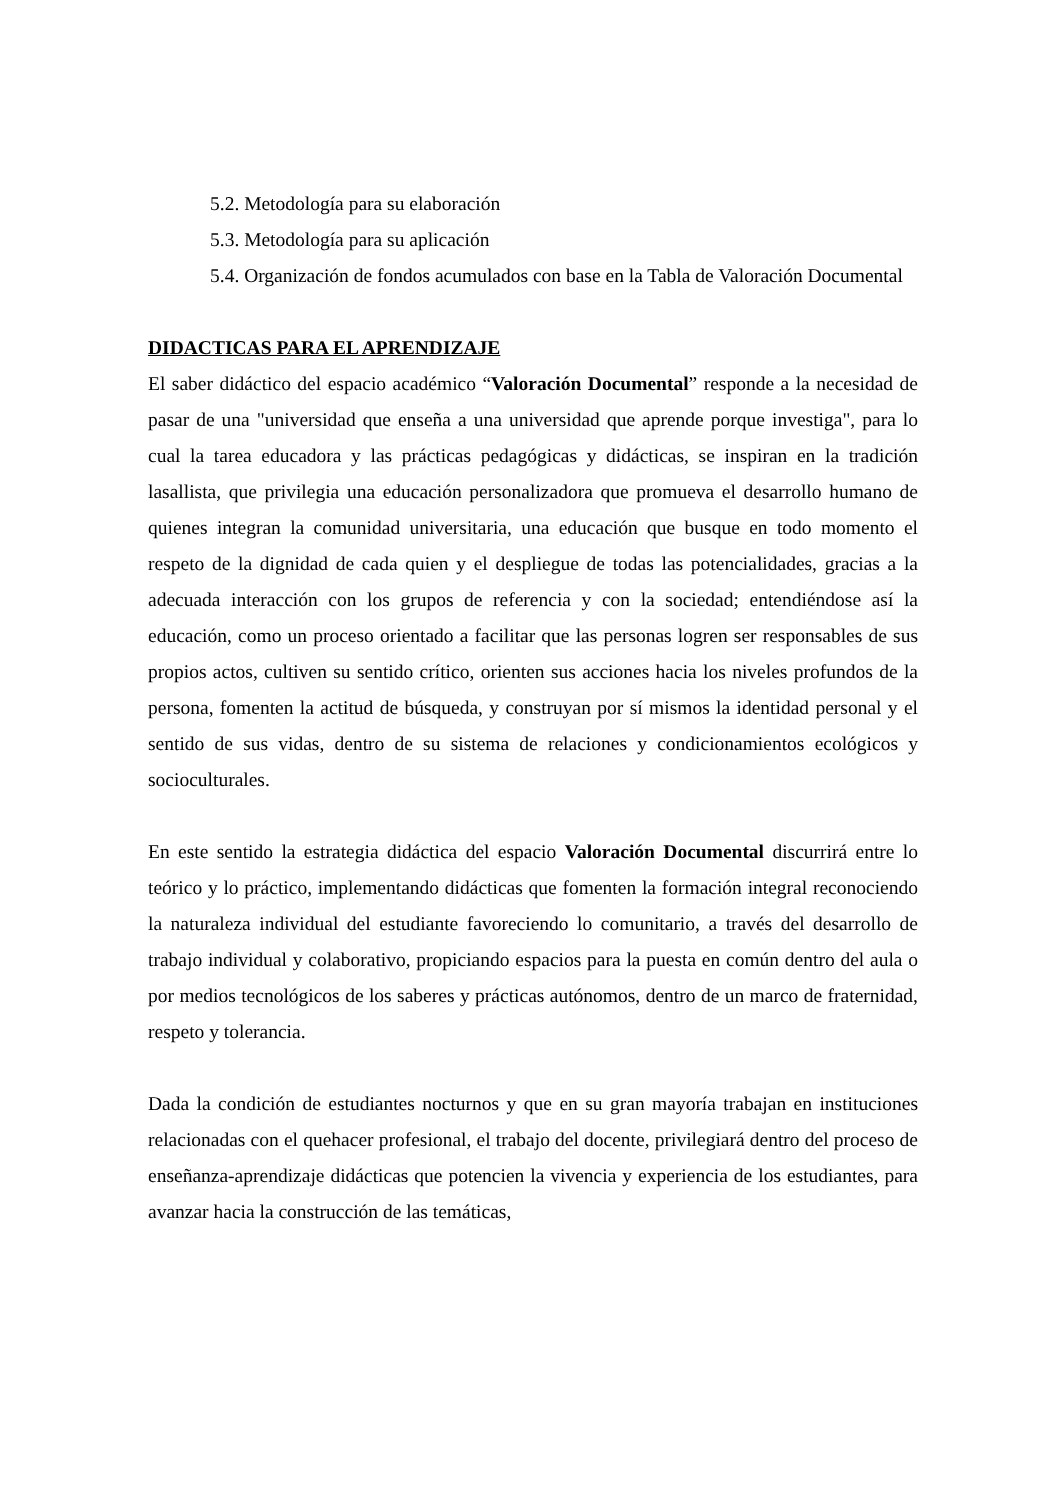5.2. Metodología para su elaboración
5.3. Metodología para su aplicación
5.4. Organización de fondos acumulados con base en la Tabla de Valoración Documental
DIDACTICAS PARA EL APRENDIZAJE
El saber didáctico del espacio académico “Valoración Documental” responde a la necesidad de pasar de una "universidad que enseña a una universidad que aprende porque investiga", para lo cual la tarea educadora y las prácticas pedagógicas y didácticas, se inspiran en la tradición lasallista, que privilegia una educación personalizadora que promueva el desarrollo humano de quienes integran la comunidad universitaria, una educación que busque en todo momento el respeto de la dignidad de cada quien y el despliegue de todas las potencialidades, gracias a la adecuada interacción con los grupos de referencia y con la sociedad; entendiéndose así la educación, como un proceso orientado a facilitar que las personas logren ser responsables de sus propios actos, cultiven su sentido crítico, orienten sus acciones hacia los niveles profundos de la persona, fomenten la actitud de búsqueda, y construyan por sí mismos la identidad personal y el sentido de sus vidas, dentro de su sistema de relaciones y condicionamientos ecológicos y socioculturales.
En este sentido la estrategia didáctica del espacio Valoración Documental discurrirá entre lo teórico y lo práctico, implementando didácticas que fomenten la formación integral reconociendo la naturaleza individual del estudiante favoreciendo lo comunitario, a través del desarrollo de trabajo individual y colaborativo, propiciando espacios para la puesta en común dentro del aula o por medios tecnológicos de los saberes y prácticas autónomos, dentro de un marco de fraternidad, respeto y tolerancia.
Dada la condición de estudiantes nocturnos y que en su gran mayoría trabajan en instituciones relacionadas con el quehacer profesional, el trabajo del docente, privilegiará dentro del proceso de enseñanza-aprendizaje didácticas que potencien la vivencia y experiencia de los estudiantes, para avanzar hacia la construcción de las temáticas,